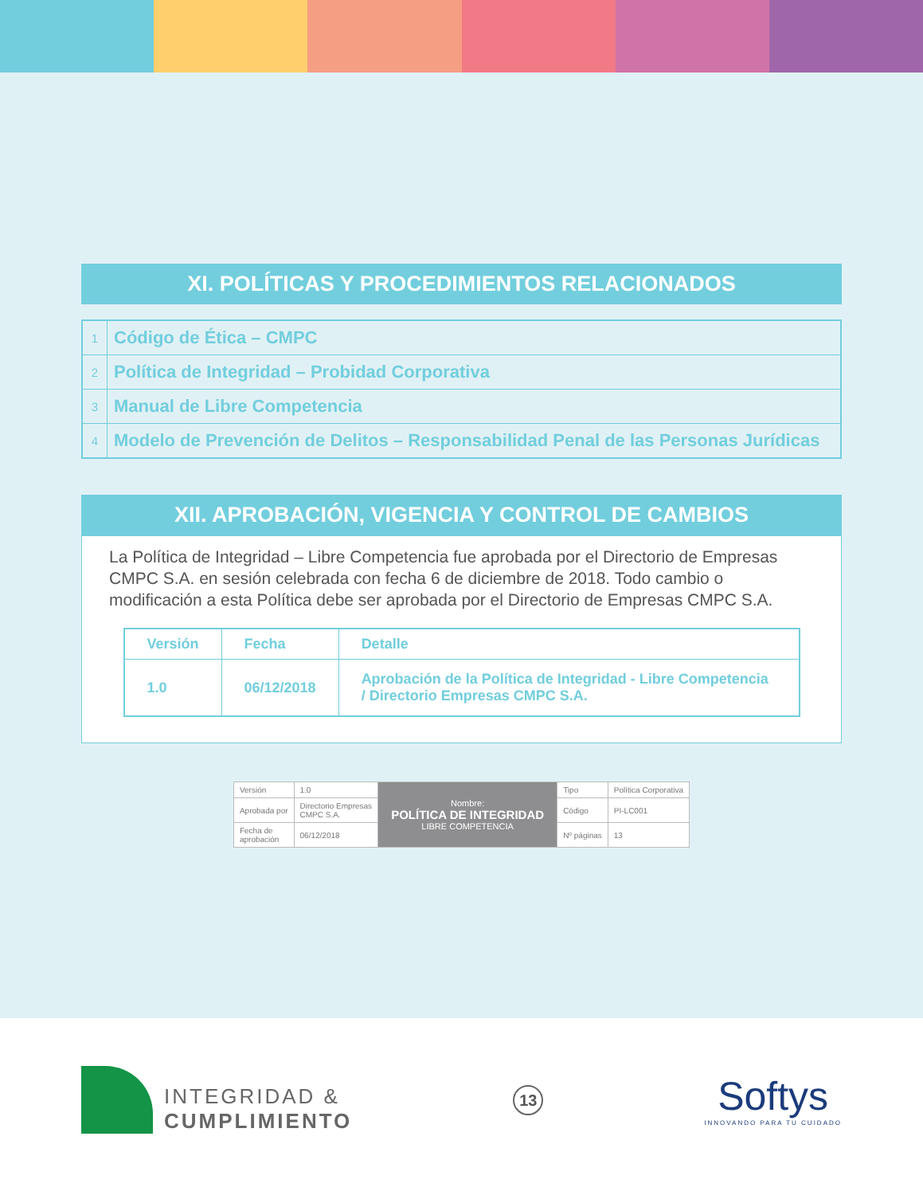XI. POLÍTICAS Y PROCEDIMIENTOS RELACIONADOS
| 1 | Código de Ética – CMPC |
| 2 | Política de Integridad – Probidad Corporativa |
| 3 | Manual de Libre Competencia |
| 4 | Modelo de Prevención de Delitos – Responsabilidad Penal de las Personas Jurídicas |
XII. APROBACIÓN, VIGENCIA Y CONTROL DE CAMBIOS
La Política de Integridad – Libre Competencia fue aprobada por el Directorio de Empresas CMPC S.A. en sesión celebrada con fecha 6 de diciembre de 2018. Todo cambio o modificación a esta Política debe ser aprobada por el Directorio de Empresas CMPC S.A.
| Versión | Fecha | Detalle |
| --- | --- | --- |
| 1.0 | 06/12/2018 | Aprobación de la Política de Integridad - Libre Competencia / Directorio Empresas CMPC S.A. |
| Versión | 1.0 | Nombre: POLÍTICA DE INTEGRIDAD LIBRE COMPETENCIA | Tipo | Política Corporativa |
| Aprobada por | Directorio Empresas CMPC S.A. | | Código | PI-LC001 |
| Fecha de aprobación | 06/12/2018 | | Nº páginas | 13 |
INTEGRIDAD &
CUMPLIMIENTO
13
Softys
INNOVANDO PARA TU CUIDADO